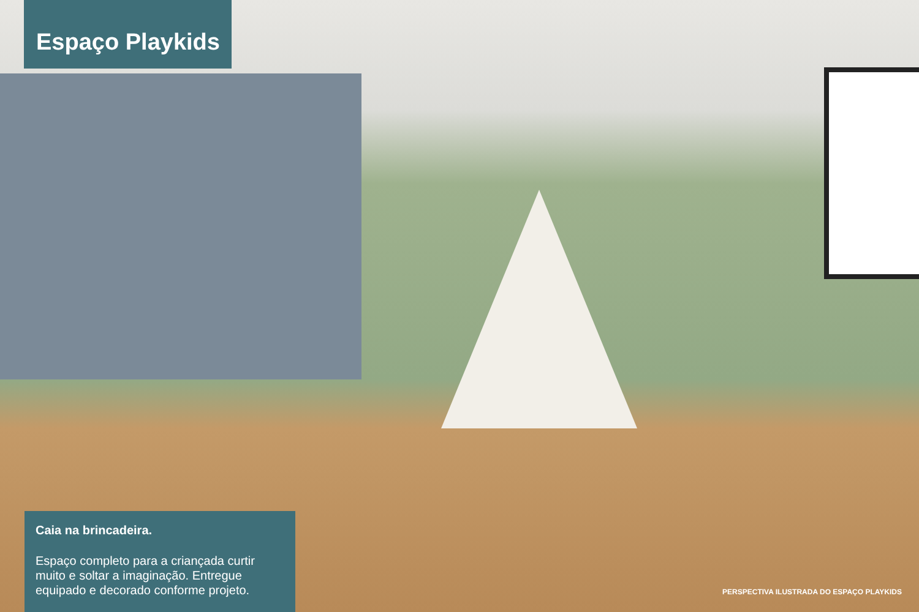Espaço Playkids
Caia na brincadeira.
Espaço completo para a criançada curtir muito e soltar a imaginação. Entregue equipado e decorado conforme projeto.
PERSPECTIVA ILUSTRADA DO ESPAÇO PLAYKIDS